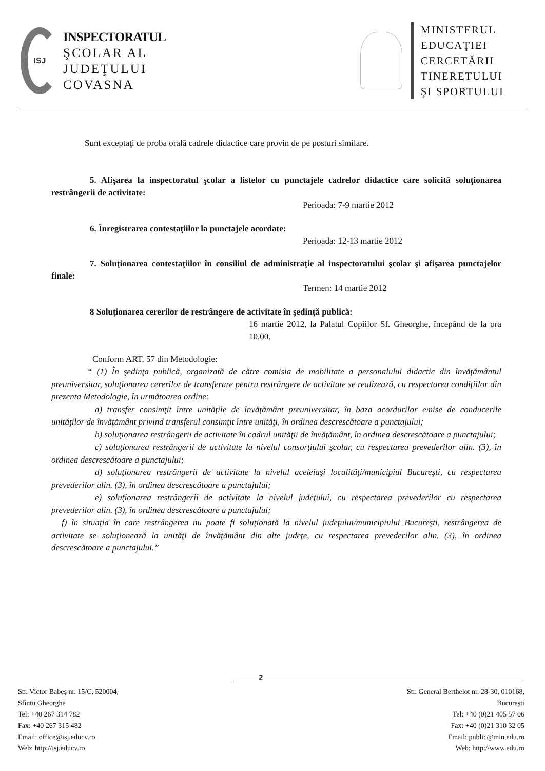ISJ
INSPECTORATUL
ŞCOLAR AL
JUDEŢULUI
COVASNA
MINISTERUL
EDUCAŢIEI
CERCETĂRII
TINERETULUI
ŞI SPORTULUI
Sunt exceptaţi de proba orală cadrele didactice care provin de pe posturi similare.
5. Afişarea la inspectoratul şcolar a listelor cu punctajele cadrelor didactice care solicită soluţionarea restrângerii de activitate:
Perioada: 7-9 martie 2012
6. Înregistrarea contestaţiilor la punctajele acordate:
Perioada: 12-13 martie 2012
7. Soluţionarea contestaţiilor în consiliul de administraţie al inspectoratului şcolar şi afişarea punctajelor finale:
Termen: 14 martie 2012
8 Soluţionarea cererilor de restrângere de activitate în şedinţă publică:
16 martie 2012, la Palatul Copiilor Sf. Gheorghe, începând de la ora 10.00.
Conform ART. 57 din Metodologie:
“ (1) În şedinţa publică, organizată de către comisia de mobilitate a personalului didactic din învăţământul preuniversitar, soluţionarea cererilor de transferare pentru restrângere de activitate se realizează, cu respectarea condiţiilor din prezenta Metodologie, în următoarea ordine:
a) transfer consimţit între unităţile de învăţământ preuniversitar, în baza acordurilor emise de conducerile unităţilor de învăţământ privind transferul consimţit între unităţi, în ordinea descrescătoare a punctajului;
b) soluţionarea restrângerii de activitate în cadrul unităţii de învăţământ, în ordinea descrescătoare a punctajului;
c) soluţionarea restrângerii de activitate la nivelul consorţiului şcolar, cu respectarea prevederilor alin. (3), în ordinea descrescătoare a punctajului;
d) soluţionarea restrângerii de activitate la nivelul aceleiaşi localităţi/municipiul Bucureşti, cu respectarea prevederilor alin. (3), în ordinea descrescătoare a punctajului;
e) soluţionarea restrângerii de activitate la nivelul judeţului, cu respectarea prevederilor cu respectarea prevederilor alin. (3), în ordinea descrescătoare a punctajului;
f) în situaţia în care restrângerea nu poate fi soluţionată la nivelul judeţului/municipiului Bucureşti, restrângerea de activitate se soluţionează la unităţi de învăţământ din alte judeţe, cu respectarea prevederilor alin. (3), în ordinea descrescătoare a punctajului.”
2
Str. Victor Babeş nr. 15/C, 520004,
Sfîntu Gheorghe
Tel: +40 267 314 782
Fax: +40 267 315 482
Email: office@isj.educv.ro
Web: http://isj.educv.ro
Str. General Berthelot nr. 28-30, 010168,
Bucureşti
Tel: +40 (0)21 405 57 06
Fax: +40 (0)21 310 32 05
Email: public@min.edu.ro
Web: http://www.edu.ro